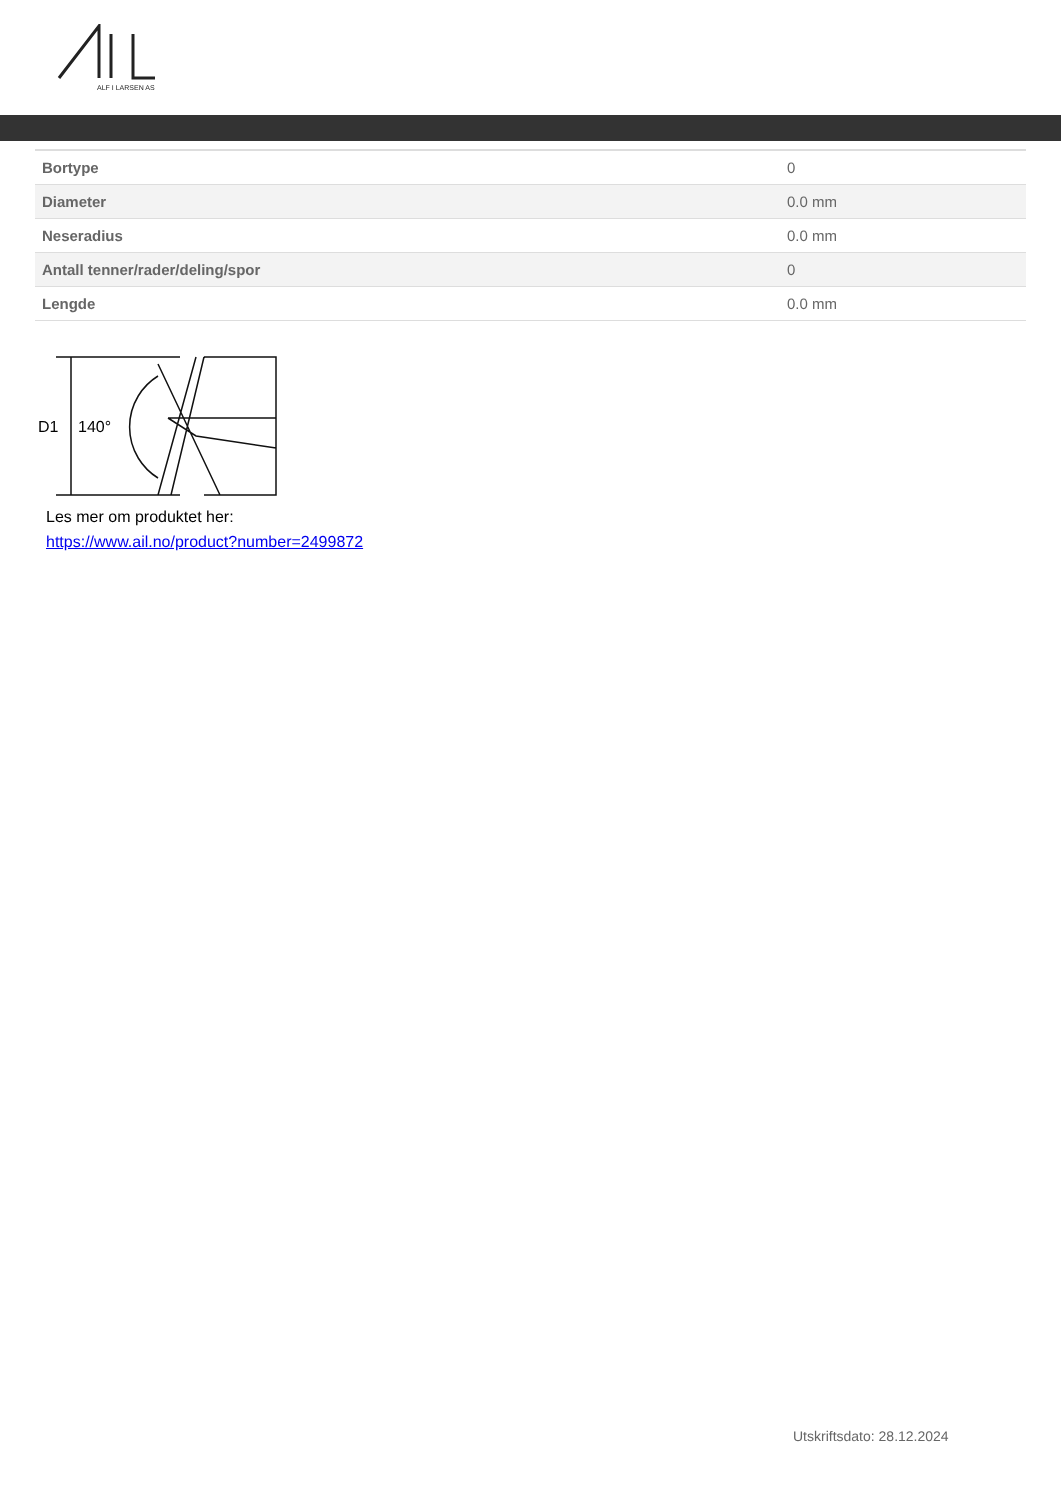ALF I LARSEN AS
| Bortype | 0 |
| Diameter | 0.0 mm |
| Neseradius | 0.0 mm |
| Antall tenner/rader/deling/spor | 0 |
| Lengde | 0.0 mm |
D1
140°
Les mer om produktet her:
https://www.ail.no/product?number=2499872
Utskriftsdato: 28.12.2024